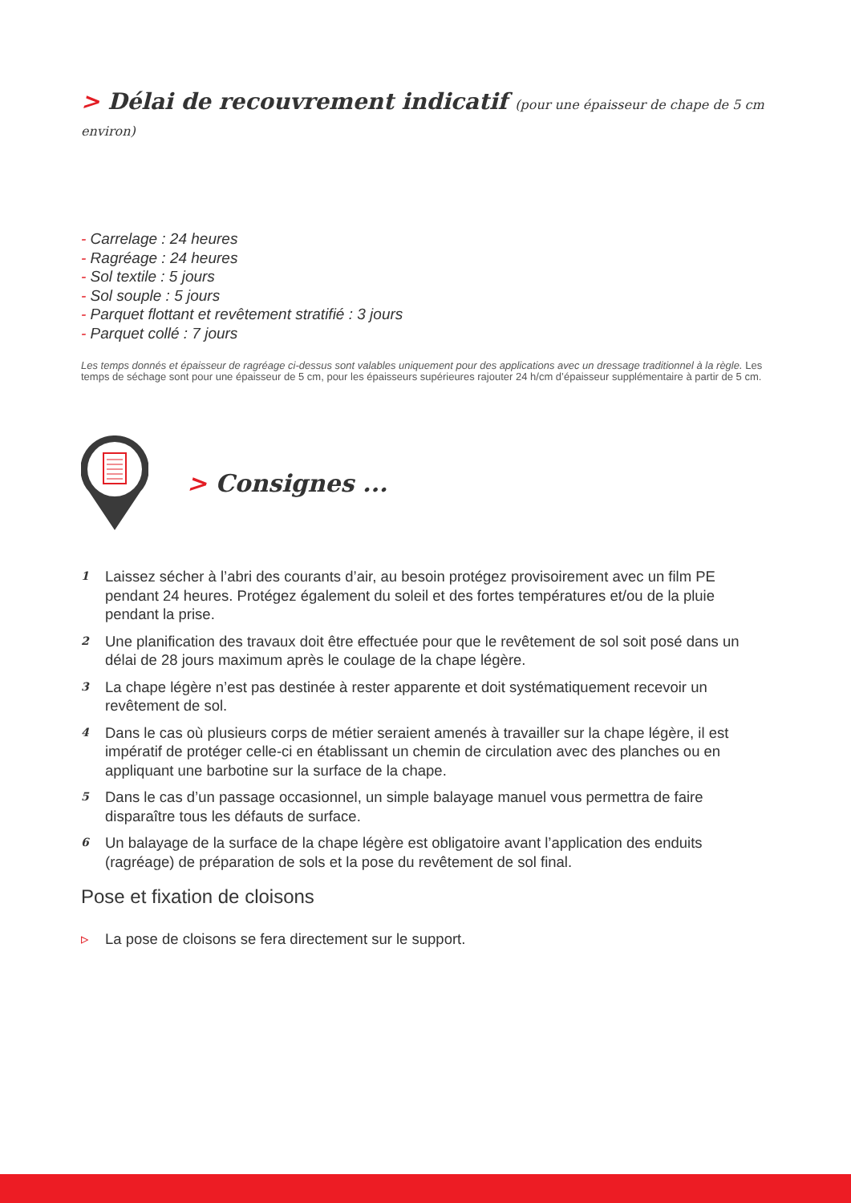> Délai de recouvrement indicatif (pour une épaisseur de chape de 5 cm environ)
- Carrelage : 24 heures
- Ragréage : 24 heures
- Sol textile : 5 jours
- Sol souple : 5 jours
- Parquet flottant et revêtement stratifié : 3 jours
- Parquet collé : 7 jours
Les temps donnés et épaisseur de ragréage ci-dessus sont valables uniquement pour des applications avec un dressage traditionnel à la règle. Les temps de séchage sont pour une épaisseur de 5 cm, pour les épaisseurs supérieures rajouter 24 h/cm d’épaisseur supplémentaire à partir de 5 cm.
> Consignes ...
1 Laissez sécher à l’abri des courants d’air, au besoin protégez provisoirement avec un film PE pendant 24 heures. Protégez également du soleil et des fortes températures et/ou de la pluie pendant la prise.
2 Une planification des travaux doit être effectuée pour que le revêtement de sol soit posé dans un délai de 28 jours maximum après le coulage de la chape légère.
3 La chape légère n’est pas destinée à rester apparente et doit systématiquement recevoir un revêtement de sol.
4 Dans le cas où plusieurs corps de métier seraient amenés à travailler sur la chape légère, il est impératif de protéger celle-ci en établissant un chemin de circulation avec des planches ou en appliquant une barbotine sur la surface de la chape.
5 Dans le cas d’un passage occasionnel, un simple balayage manuel vous permettra de faire disparaître tous les défauts de surface.
6 Un balayage de la surface de la chape légère est obligatoire avant l’application des enduits (ragréage) de préparation de sols et la pose du revêtement de sol final.
Pose et fixation de cloisons
▹ La pose de cloisons se fera directement sur le support.